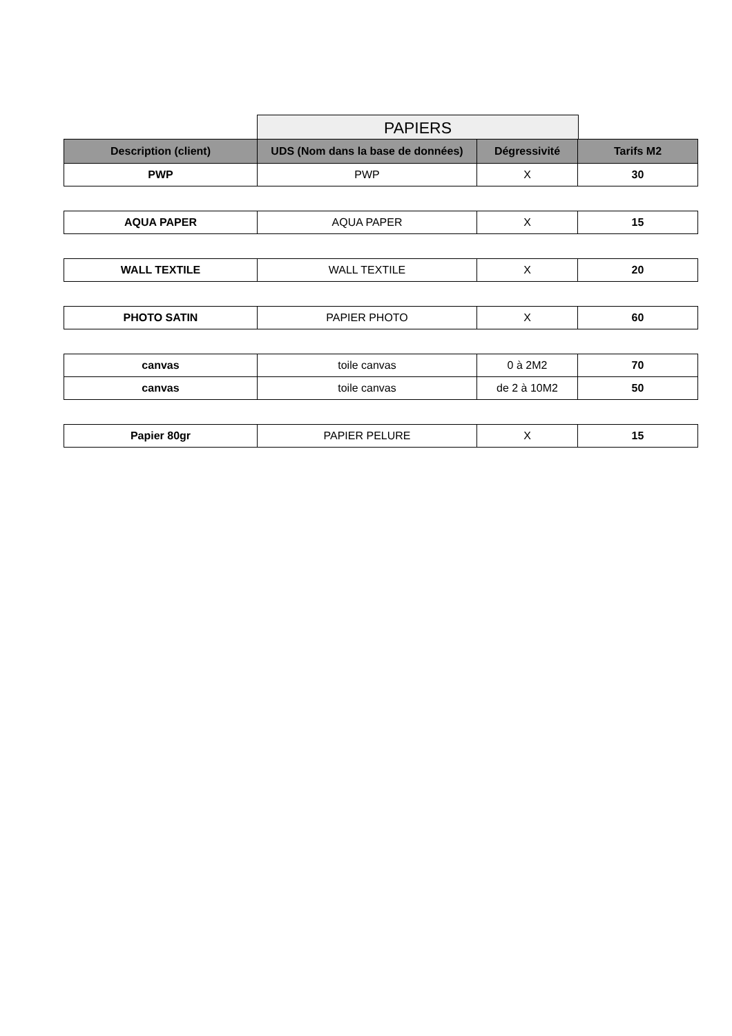PAPIERS
| Description (client) | UDS (Nom dans la base de données) | Dégressivité | Tarifs M2 |
| --- | --- | --- | --- |
| PWP | PWP | X | 30 |
| AQUA PAPER | AQUA PAPER | X | 15 |
| WALL TEXTILE | WALL TEXTILE | X | 20 |
| PHOTO SATIN | PAPIER PHOTO | X | 60 |
| canvas | toile canvas | 0 à 2M2 | 70 |
| canvas | toile canvas | de 2 à 10M2 | 50 |
| Papier 80gr | PAPIER PELURE | X | 15 |